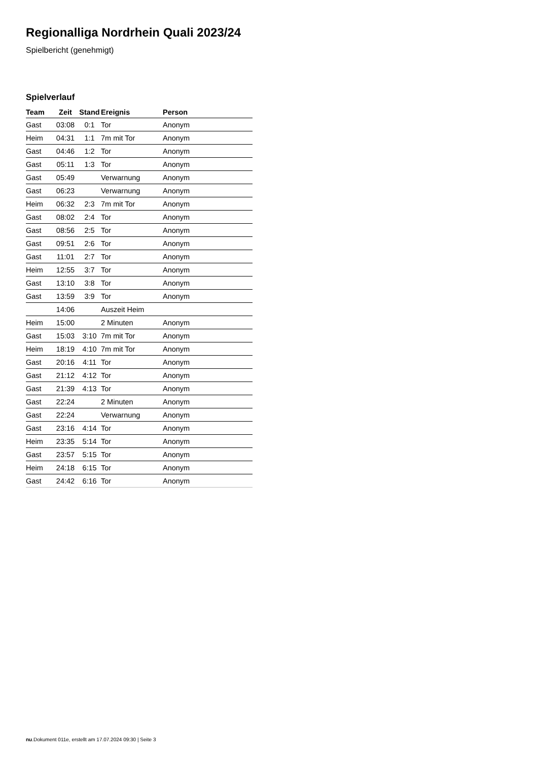Regionalliga Nordrhein Quali 2023/24
Spielbericht (genehmigt)
Spielverlauf
| Team | Zeit | Stand | Ereignis | Person |
| --- | --- | --- | --- | --- |
| Gast | 03:08 | 0:1 | Tor | Anonym |
| Heim | 04:31 | 1:1 | 7m mit Tor | Anonym |
| Gast | 04:46 | 1:2 | Tor | Anonym |
| Gast | 05:11 | 1:3 | Tor | Anonym |
| Gast | 05:49 | | Verwarnung | Anonym |
| Gast | 06:23 | | Verwarnung | Anonym |
| Heim | 06:32 | 2:3 | 7m mit Tor | Anonym |
| Gast | 08:02 | 2:4 | Tor | Anonym |
| Gast | 08:56 | 2:5 | Tor | Anonym |
| Gast | 09:51 | 2:6 | Tor | Anonym |
| Gast | 11:01 | 2:7 | Tor | Anonym |
| Heim | 12:55 | 3:7 | Tor | Anonym |
| Gast | 13:10 | 3:8 | Tor | Anonym |
| Gast | 13:59 | 3:9 | Tor | Anonym |
| | 14:06 | | Auszeit Heim | |
| Heim | 15:00 | | 2 Minuten | Anonym |
| Gast | 15:03 | 3:10 | 7m mit Tor | Anonym |
| Heim | 18:19 | 4:10 | 7m mit Tor | Anonym |
| Gast | 20:16 | 4:11 | Tor | Anonym |
| Gast | 21:12 | 4:12 | Tor | Anonym |
| Gast | 21:39 | 4:13 | Tor | Anonym |
| Gast | 22:24 | | 2 Minuten | Anonym |
| Gast | 22:24 | | Verwarnung | Anonym |
| Gast | 23:16 | 4:14 | Tor | Anonym |
| Heim | 23:35 | 5:14 | Tor | Anonym |
| Gast | 23:57 | 5:15 | Tor | Anonym |
| Heim | 24:18 | 6:15 | Tor | Anonym |
| Gast | 24:42 | 6:16 | Tor | Anonym |
nu.Dokument 011e, erstellt am 17.07.2024 09:30 | Seite 3